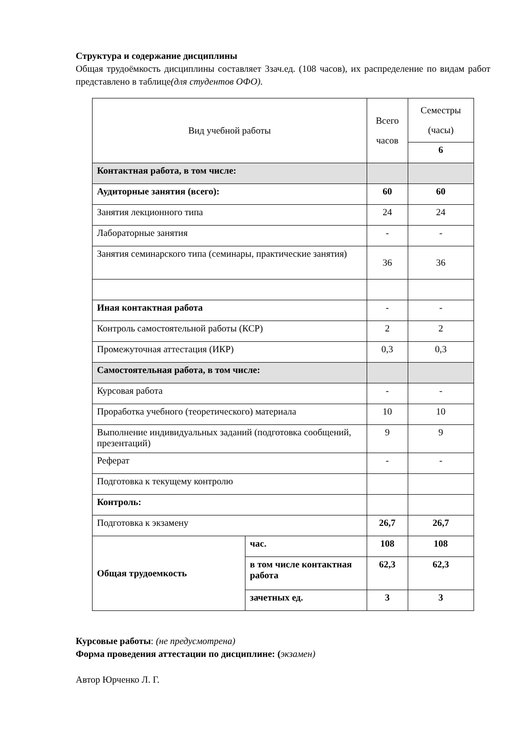Структура и содержание дисциплины
Общая трудоёмкость дисциплины составляет 3зач.ед. (108 часов), их распределение по видам работ представлено в таблице(для студентов ОФО).
| Вид учебной работы | | Всего часов | Семестры (часы) |
| | | | 6 |
| Контактная работа, в том числе: | | | |
| Аудиторные занятия (всего): | | 60 | 60 |
| Занятия лекционного типа | | 24 | 24 |
| Лабораторные занятия | | - | - |
| Занятия семинарского типа (семинары, практические занятия) | | 36 | 36 |
| Иная контактная работа | | - | - |
| Контроль самостоятельной работы (КСР) | | 2 | 2 |
| Промежуточная аттестация (ИКР) | | 0,3 | 0,3 |
| Самостоятельная работа, в том числе: | | | |
| Курсовая работа | | - | - |
| Проработка учебного (теоретического) материала | | 10 | 10 |
| Выполнение индивидуальных заданий (подготовка сообщений, презентаций) | | 9 | 9 |
| Реферат | | - | - |
| Подготовка к текущему контролю | | | |
| Контроль: | | | |
| Подготовка к экзамену | | 26,7 | 26,7 |
| Общая трудоемкость | час. | 108 | 108 |
| | в том числе контактная работа | 62,3 | 62,3 |
| | зачетных ед. | 3 | 3 |
Курсовые работы: (не предусмотрена)
Форма проведения аттестации по дисциплине: (экзамен)
Автор Юрченко Л. Г.